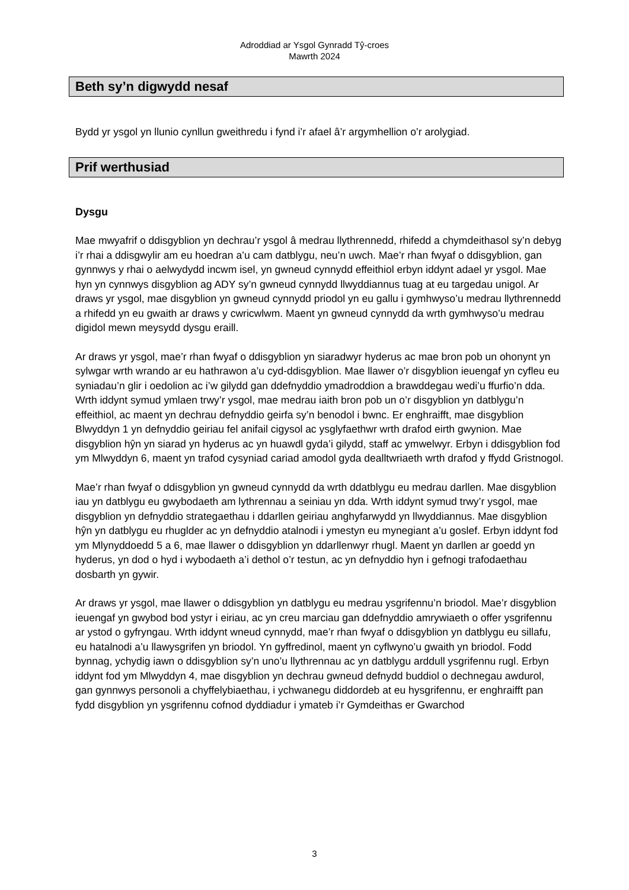Adroddiad ar Ysgol Gynradd Tŷ-croes
Mawrth 2024
Beth sy’n digwydd nesaf
Bydd yr ysgol yn llunio cynllun gweithredu i fynd i’r afael â’r argymhellion o’r arolygiad.
Prif werthusiad
Dysgu
Mae mwyafrif o ddisgyblion yn dechrau’r ysgol â medrau llythrennedd, rhifedd a chymdeithasol sy’n debyg i’r rhai a ddisgwylir am eu hoedran a’u cam datblygu, neu’n uwch. Mae’r rhan fwyaf o ddisgyblion, gan gynnwys y rhai o aelwydydd incwm isel, yn gwneud cynnydd effeithiol erbyn iddynt adael yr ysgol. Mae hyn yn cynnwys disgyblion ag ADY sy’n gwneud cynnydd llwyddiannus tuag at eu targedau unigol. Ar draws yr ysgol, mae disgyblion yn gwneud cynnydd priodol yn eu gallu i gymhwyso’u medrau llythrennedd a rhifedd yn eu gwaith ar draws y cwricwlwm. Maent yn gwneud cynnydd da wrth gymhwyso’u medrau digidol mewn meysydd dysgu eraill.
Ar draws yr ysgol, mae’r rhan fwyaf o ddisgyblion yn siaradwyr hyderus ac mae bron pob un ohonynt yn sylwgar wrth wrando ar eu hathrawon a’u cyd-ddisgyblion. Mae llawer o’r disgyblion ieuengaf yn cyfleu eu syniadau’n glir i oedolion ac i’w gilydd gan ddefnyddio ymadroddion a brawddegau wedi’u ffurfio’n dda. Wrth iddynt symud ymlaen trwy’r ysgol, mae medrau iaith bron pob un o’r disgyblion yn datblygu’n effeithiol, ac maent yn dechrau defnyddio geirfa sy’n benodol i bwnc. Er enghraifft, mae disgyblion Blwyddyn 1 yn defnyddio geiriau fel anifail cigysol ac ysglyfaethwr wrth drafod eirth gwynion. Mae disgyblion hŷn yn siarad yn hyderus ac yn huawdl gyda’i gilydd, staff ac ymwelwyr. Erbyn i ddisgyblion fod ym Mlwyddyn 6, maent yn trafod cysyniad cariad amodol gyda dealltwriaeth wrth drafod y ffydd Gristnogol.
Mae’r rhan fwyaf o ddisgyblion yn gwneud cynnydd da wrth ddatblygu eu medrau darllen. Mae disgyblion iau yn datblygu eu gwybodaeth am lythrennau a seiniau yn dda. Wrth iddynt symud trwy’r ysgol, mae disgyblion yn defnyddio strategaethau i ddarllen geiriau anghyfarwydd yn llwyddiannus. Mae disgyblion hŷn yn datblygu eu rhuglder ac yn defnyddio atalnodi i ymestyn eu mynegiant a’u goslef. Erbyn iddynt fod ym Mlynyddoedd 5 a 6, mae llawer o ddisgyblion yn ddarllenwyr rhugl. Maent yn darllen ar goedd yn hyderus, yn dod o hyd i wybodaeth a’i dethol o’r testun, ac yn defnyddio hyn i gefnogi trafodaethau dosbarth yn gywir.
Ar draws yr ysgol, mae llawer o ddisgyblion yn datblygu eu medrau ysgrifennu’n briodol. Mae’r disgyblion ieuengaf yn gwybod bod ystyr i eiriau, ac yn creu marciau gan ddefnyddio amrywiaeth o offer ysgrifennu ar ystod o gyfryngau. Wrth iddynt wneud cynnydd, mae’r rhan fwyaf o ddisgyblion yn datblygu eu sillafu, eu hatalnodi a’u llawysgrifen yn briodol. Yn gyffredinol, maent yn cyflwyno’u gwaith yn briodol. Fodd bynnag, ychydig iawn o ddisgyblion sy’n uno’u llythrennau ac yn datblygu arddull ysgrifennu rugl. Erbyn iddynt fod ym Mlwyddyn 4, mae disgyblion yn dechrau gwneud defnydd buddiol o dechnegau awdurol, gan gynnwys personoli a chyffelybiaethau, i ychwanegu diddordeb at eu hysgrifennu, er enghraifft pan fydd disgyblion yn ysgrifennu cofnod dyddiadur i ymateb i’r Gymdeithas er Gwarchod
3